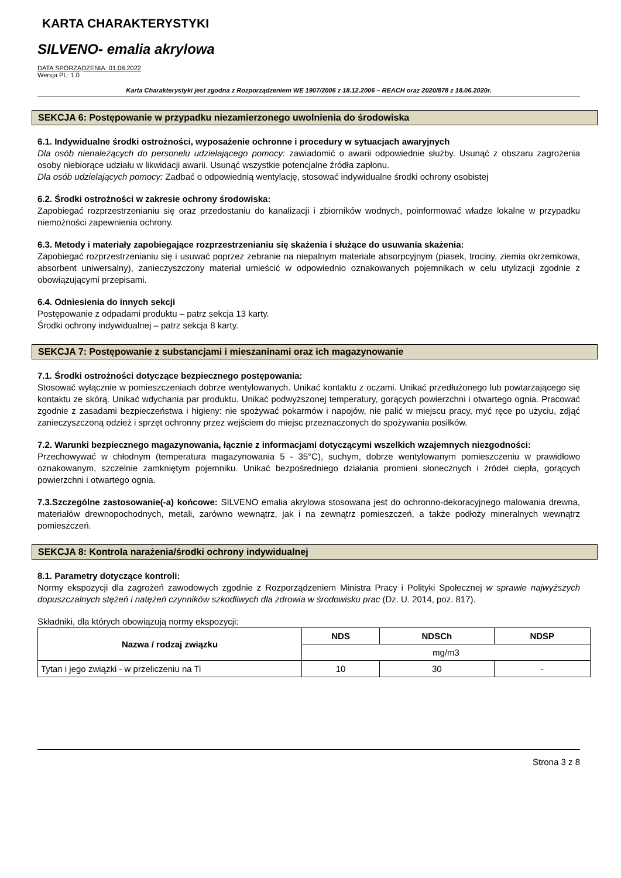KARTA CHARAKTERYSTYKI
SILVENO- emalia akrylowa
DATA SPORZĄDZENIA: 01.08.2022
Wersja PL: 1.0
Karta Charakterystyki jest zgodna z Rozporządzeniem WE 1907/2006 z 18.12.2006 – REACH oraz 2020/878 z 18.06.2020r.
SEKCJA 6: Postępowanie w przypadku niezamierzonego uwolnienia do środowiska
6.1. Indywidualne środki ostrożności, wyposażenie ochronne i procedury w sytuacjach awaryjnych
Dla osób nienależących do personelu udzielającego pomocy: zawiadomić o awarii odpowiednie służby. Usunąć z obszaru zagrożenia osoby niebiorące udziału w likwidacji awarii. Usunąć wszystkie potencjalne źródła zapłonu.
Dla osób udzielających pomocy: Zadbać o odpowiednią wentylację, stosować indywidualne środki ochrony osobistej
6.2. Środki ostrożności w zakresie ochrony środowiska:
Zapobiegać rozprzestrzenianiu się oraz przedostaniu do kanalizacji i zbiorników wodnych, poinformować władze lokalne w przypadku niemożności zapewnienia ochrony.
6.3. Metody i materiały zapobiegające rozprzestrzenianiu się skażenia i służące do usuwania skażenia:
Zapobiegać rozprzestrzenianiu się i usuwać poprzez zebranie na niepalnym materiale absorpcyjnym (piasek, trociny, ziemia okrzemkowa, absorbent uniwersalny), zanieczyszczony materiał umieścić w odpowiednio oznakowanych pojemnikach w celu utylizacji zgodnie z obowiązującymi przepisami.
6.4. Odniesienia do innych sekcji
Postępowanie z odpadami produktu – patrz sekcja 13 karty.
Środki ochrony indywidualnej – patrz sekcja 8 karty.
SEKCJA 7: Postępowanie z substancjami i mieszaninami oraz ich magazynowanie
7.1. Środki ostrożności dotyczące bezpiecznego postępowania:
Stosować wyłącznie w pomieszczeniach dobrze wentylowanych. Unikać kontaktu z oczami. Unikać przedłużonego lub powtarzającego się kontaktu ze skórą. Unikać wdychania par produktu. Unikać podwyższonej temperatury, gorących powierzchni i otwartego ognia. Pracować zgodnie z zasadami bezpieczeństwa i higieny: nie spożywać pokarmów i napojów, nie palić w miejscu pracy, myć ręce po użyciu, zdjąć zanieczyszczoną odzież i sprzęt ochronny przez wejściem do miejsc przeznaczonych do spożywania posiłków.
7.2. Warunki bezpiecznego magazynowania, łącznie z informacjami dotyczącymi wszelkich wzajemnych niezgodności:
Przechowywać w chłodnym (temperatura magazynowania 5 - 35°C), suchym, dobrze wentylowanym pomieszczeniu w prawidłowo oznakowanym, szczelnie zamkniętym pojemniku. Unikać bezpośredniego działania promieni słonecznych i źródeł ciepła, gorących powierzchni i otwartego ognia.
7.3.Szczególne zastosowanie(-a) końcowe: SILVENO emalia akrylowa stosowana jest do ochronno-dekoracyjnego malowania drewna, materiałów drewnopochodnych, metali, zarówno wewnątrz, jak i na zewnątrz pomieszczeń, a także podłoży mineralnych wewnątrz pomieszczeń.
SEKCJA 8: Kontrola narażenia/środki ochrony indywidualnej
8.1. Parametry dotyczące kontroli:
Normy ekspozycji dla zagrożeń zawodowych zgodnie z Rozporządzeniem Ministra Pracy i Polityki Społecznej w sprawie najwyższych dopuszczalnych stężeń i natężeń czynników szkodliwych dla zdrowia w środowisku prac (Dz. U. 2014, poz. 817).
Składniki, dla których obowiązują normy ekspozycji:
| Nazwa / rodzaj związku | NDS | NDSCh | NDSP |
| --- | --- | --- | --- |
| | mg/m3 | | |
| Tytan i jego związki - w przeliczeniu na Ti | 10 | 30 | - |
Strona 3 z 8